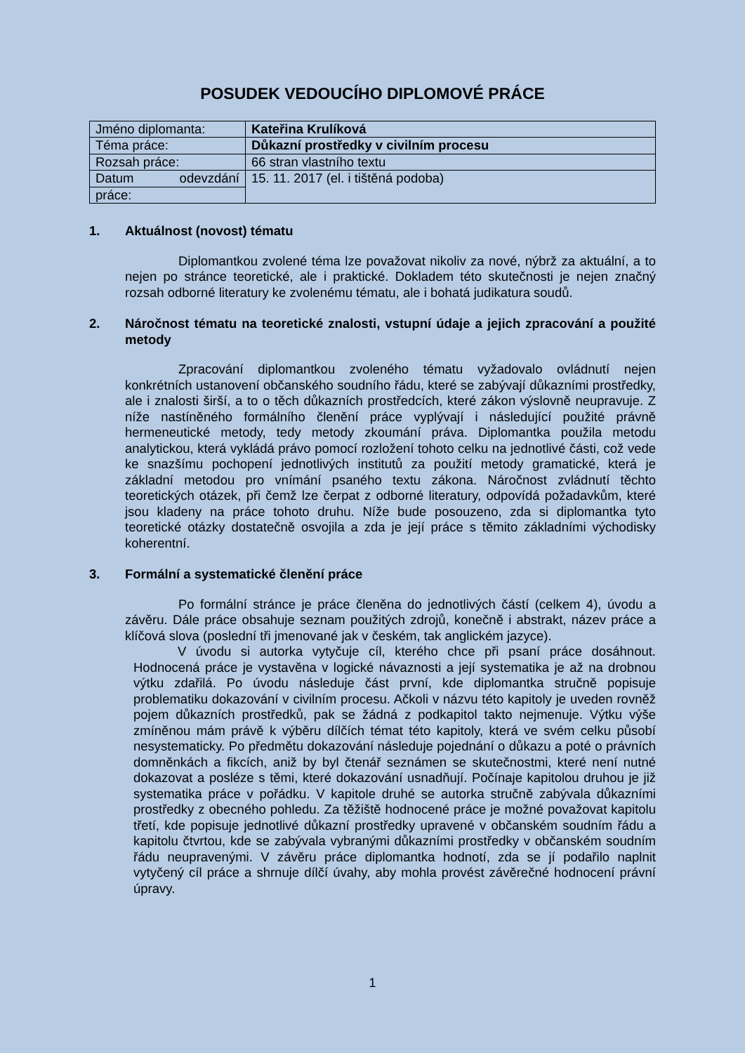POSUDEK VEDOUCÍHO DIPLOMOVÉ PRÁCE
| Jméno diplomanta: | Kateřina Krulíková |
| Téma práce: | Důkazní prostředky v civilním procesu |
| Rozsah práce: | 66 stran vlastního textu |
| Datum odevzdání | 15. 11. 2017 (el. i tištěná podoba) |
| práce: | |
1. Aktuálnost (novost) tématu
Diplomantkou zvolené téma lze považovat nikoliv za nové, nýbrž za aktuální, a to nejen po stránce teoretické, ale i praktické. Dokladem této skutečnosti je nejen značný rozsah odborné literatury ke zvolenému tématu, ale i bohatá judikatura soudů.
2. Náročnost tématu na teoretické znalosti, vstupní údaje a jejich zpracování a použité metody
Zpracování diplomantkou zvoleného tématu vyžadovalo ovládnutí nejen konkrétních ustanovení občanského soudního řádu, které se zabývají důkazními prostředky, ale i znalosti širší, a to o těch důkazních prostředcích, které zákon výslovně neupravuje. Z níže nastíněného formálního členění práce vyplývají i následující použité právně hermeneutické metody, tedy metody zkoumání práva. Diplomantka použila metodu analytickou, která vykládá právo pomocí rozložení tohoto celku na jednotlivé části, což vede ke snazšímu pochopení jednotlivých institutů za použití metody gramatické, která je základní metodou pro vnímání psaného textu zákona. Náročnost zvládnutí těchto teoretických otázek, při čemž lze čerpat z odborné literatury, odpovídá požadavkům, které jsou kladeny na práce tohoto druhu. Níže bude posouzeno, zda si diplomantka tyto teoretické otázky dostatečně osvojila a zda je její práce s těmito základními východisky koherentní.
3. Formální a systematické členění práce
Po formální stránce je práce členěna do jednotlivých částí (celkem 4), úvodu a závěru. Dále práce obsahuje seznam použitých zdrojů, konečně i abstrakt, název práce a klíčová slova (poslední tři jmenované jak v českém, tak anglickém jazyce).
V úvodu si autorka vytyčuje cíl, kterého chce při psaní práce dosáhnout. Hodnocená práce je vystavěna v logické návaznosti a její systematika je až na drobnou výtku zdařilá. Po úvodu následuje část první, kde diplomantka stručně popisuje problematiku dokazování v civilním procesu. Ačkoli v názvu této kapitoly je uveden rovněž pojem důkazních prostředků, pak se žádná z podkapitol takto nejmenuje. Výtku výše zmíněnou mám právě k výběru dílčích témat této kapitoly, která ve svém celku působí nesystematicky. Po předmětu dokazování následuje pojednání o důkazu a poté o právních domněnkách a fikcích, aniž by byl čtenář seznámen se skutečnostmi, které není nutné dokazovat a posléze s těmi, které dokazování usnadňují. Počínaje kapitolou druhou je již systematika práce v pořádku. V kapitole druhé se autorka stručně zabývala důkazními prostředky z obecného pohledu. Za těžiště hodnocené práce je možné považovat kapitolu třetí, kde popisuje jednotlivé důkazní prostředky upravené v občanském soudním řádu a kapitolu čtvrtou, kde se zabývala vybranými důkazními prostředky v občanském soudním řádu neupravenými. V závěru práce diplomantka hodnotí, zda se jí podařilo naplnit vytyčený cíl práce a shrnuje dílčí úvahy, aby mohla provést závěrečné hodnocení právní úpravy.
1